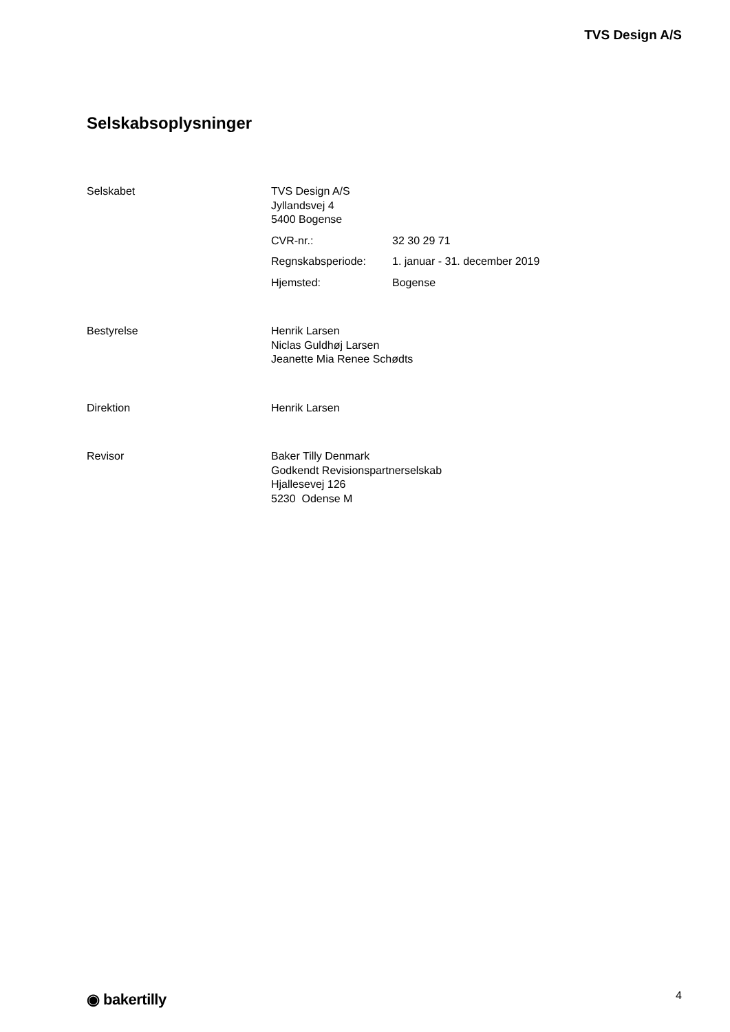TVS Design A/S
Selskabsoplysninger
Selskabet TVS Design A/S
Jyllandsvej 4
5400 Bogense
CVR-nr.: 32 30 29 71
Regnskabsperiode: 1. januar - 31. december 2019
Hjemsted: Bogense
Bestyrelse Henrik Larsen
Niclas Guldhøj Larsen
Jeanette Mia Renee Schødts
Direktion Henrik Larsen
Revisor Baker Tilly Denmark
Godkendt Revisionspartnerselskab
Hjallesevej 126
5230 Odense M
◉ bakertilly 4